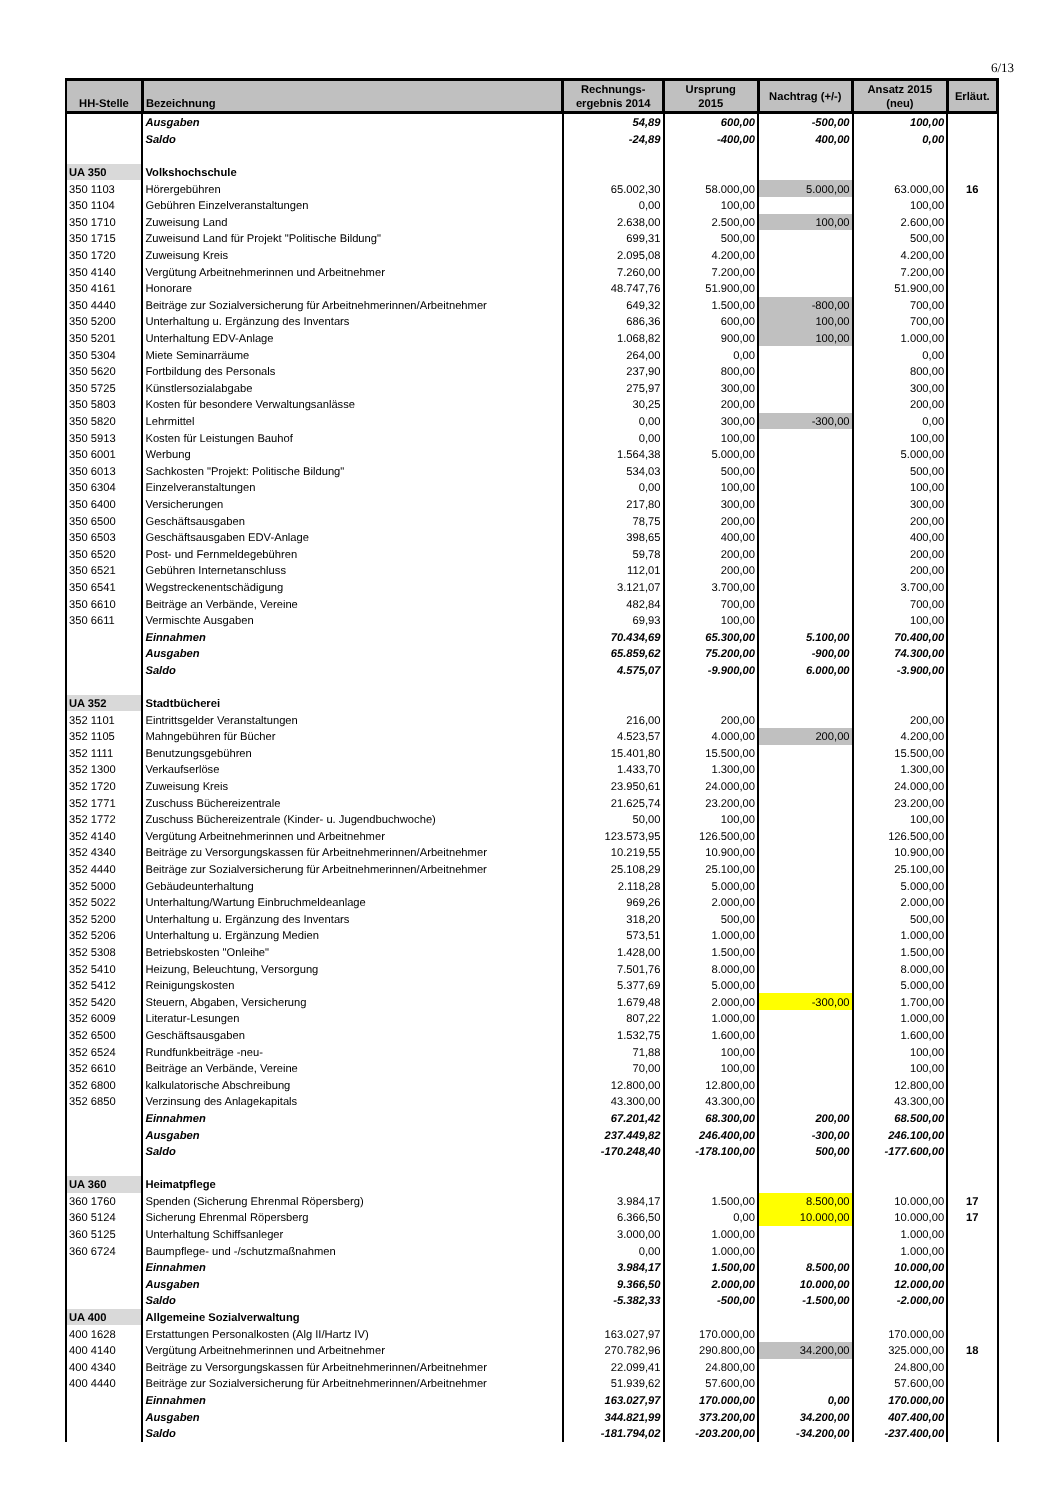6/13
| HH-Stelle | Bezeichnung | Rechnungs- ergebnis 2014 | Ursprung 2015 | Nachtrag (+/-) | Ansatz 2015 (neu) | Erläut. |
| --- | --- | --- | --- | --- | --- | --- |
| | Ausgaben | 54,89 | 600,00 | -500,00 | 100,00 | |
| | Saldo | -24,89 | -400,00 | 400,00 | 0,00 | |
| UA 350 | Volkshochschule | | | | | |
| 350 1103 | Hörergebühren | 65.002,30 | 58.000,00 | 5.000,00 | 63.000,00 | 16 |
| 350 1104 | Gebühren Einzelveranstaltungen | 0,00 | 100,00 | | 100,00 | |
| 350 1710 | Zuweisung Land | 2.638,00 | 2.500,00 | 100,00 | 2.600,00 | |
| 350 1715 | Zuweisund Land für Projekt "Politische Bildung" | 699,31 | 500,00 | | 500,00 | |
| 350 1720 | Zuweisung Kreis | 2.095,08 | 4.200,00 | | 4.200,00 | |
| 350 4140 | Vergütung Arbeitnehmerinnen und Arbeitnehmer | 7.260,00 | 7.200,00 | | 7.200,00 | |
| 350 4161 | Honorare | 48.747,76 | 51.900,00 | | 51.900,00 | |
| 350 4440 | Beiträge zur Sozialversicherung für Arbeitnehmerinnen/Arbeitnehmer | 649,32 | 1.500,00 | -800,00 | 700,00 | |
| 350 5200 | Unterhaltung u. Ergänzung des Inventars | 686,36 | 600,00 | 100,00 | 700,00 | |
| 350 5201 | Unterhaltung EDV-Anlage | 1.068,82 | 900,00 | 100,00 | 1.000,00 | |
| 350 5304 | Miete Seminarräume | 264,00 | 0,00 | | 0,00 | |
| 350 5620 | Fortbildung des Personals | 237,90 | 800,00 | | 800,00 | |
| 350 5725 | Künstlersozialabgabe | 275,97 | 300,00 | | 300,00 | |
| 350 5803 | Kosten für besondere Verwaltungsanlässe | 30,25 | 200,00 | | 200,00 | |
| 350 5820 | Lehrmittel | 0,00 | 300,00 | -300,00 | 0,00 | |
| 350 5913 | Kosten für Leistungen Bauhof | 0,00 | 100,00 | | 100,00 | |
| 350 6001 | Werbung | 1.564,38 | 5.000,00 | | 5.000,00 | |
| 350 6013 | Sachkosten "Projekt: Politische Bildung" | 534,03 | 500,00 | | 500,00 | |
| 350 6304 | Einzelveranstaltungen | 0,00 | 100,00 | | 100,00 | |
| 350 6400 | Versicherungen | 217,80 | 300,00 | | 300,00 | |
| 350 6500 | Geschäftsausgaben | 78,75 | 200,00 | | 200,00 | |
| 350 6503 | Geschäftsausgaben EDV-Anlage | 398,65 | 400,00 | | 400,00 | |
| 350 6520 | Post- und Fernmeldegebühren | 59,78 | 200,00 | | 200,00 | |
| 350 6521 | Gebühren Internetanschluss | 112,01 | 200,00 | | 200,00 | |
| 350 6541 | Wegstreckenentschädigung | 3.121,07 | 3.700,00 | | 3.700,00 | |
| 350 6610 | Beiträge an Verbände, Vereine | 482,84 | 700,00 | | 700,00 | |
| 350 6611 | Vermischte Ausgaben | 69,93 | 100,00 | | 100,00 | |
| | Einnahmen | 70.434,69 | 65.300,00 | 5.100,00 | 70.400,00 | |
| | Ausgaben | 65.859,62 | 75.200,00 | -900,00 | 74.300,00 | |
| | Saldo | 4.575,07 | -9.900,00 | 6.000,00 | -3.900,00 | |
| UA 352 | Stadtbücherei | | | | | |
| 352 1101 | Eintrittsgelder Veranstaltungen | 216,00 | 200,00 | | 200,00 | |
| 352 1105 | Mahngebühren für Bücher | 4.523,57 | 4.000,00 | 200,00 | 4.200,00 | |
| 352 1111 | Benutzungsgebühren | 15.401,80 | 15.500,00 | | 15.500,00 | |
| 352 1300 | Verkaufserlöse | 1.433,70 | 1.300,00 | | 1.300,00 | |
| 352 1720 | Zuweisung Kreis | 23.950,61 | 24.000,00 | | 24.000,00 | |
| 352 1771 | Zuschuss Büchereizentrale | 21.625,74 | 23.200,00 | | 23.200,00 | |
| 352 1772 | Zuschuss Büchereizentrale (Kinder- u. Jugendbuchwoche) | 50,00 | 100,00 | | 100,00 | |
| 352 4140 | Vergütung Arbeitnehmerinnen und Arbeitnehmer | 123.573,95 | 126.500,00 | | 126.500,00 | |
| 352 4340 | Beiträge zu Versorgungskassen für Arbeitnehmerinnen/Arbeitnehmer | 10.219,55 | 10.900,00 | | 10.900,00 | |
| 352 4440 | Beiträge zur Sozialversicherung für Arbeitnehmerinnen/Arbeitnehmer | 25.108,29 | 25.100,00 | | 25.100,00 | |
| 352 5000 | Gebäudeunterhaltung | 2.118,28 | 5.000,00 | | 5.000,00 | |
| 352 5022 | Unterhaltung/Wartung Einbruchmeldeanlage | 969,26 | 2.000,00 | | 2.000,00 | |
| 352 5200 | Unterhaltung u. Ergänzung des Inventars | 318,20 | 500,00 | | 500,00 | |
| 352 5206 | Unterhaltung u. Ergänzung Medien | 573,51 | 1.000,00 | | 1.000,00 | |
| 352 5308 | Betriebskosten "Onleihe" | 1.428,00 | 1.500,00 | | 1.500,00 | |
| 352 5410 | Heizung, Beleuchtung, Versorgung | 7.501,76 | 8.000,00 | | 8.000,00 | |
| 352 5412 | Reinigungskosten | 5.377,69 | 5.000,00 | | 5.000,00 | |
| 352 5420 | Steuern, Abgaben, Versicherung | 1.679,48 | 2.000,00 | -300,00 | 1.700,00 | |
| 352 6009 | Literatur-Lesungen | 807,22 | 1.000,00 | | 1.000,00 | |
| 352 6500 | Geschäftsausgaben | 1.532,75 | 1.600,00 | | 1.600,00 | |
| 352 6524 | Rundfunkbeiträge -neu- | 71,88 | 100,00 | | 100,00 | |
| 352 6610 | Beiträge an Verbände, Vereine | 70,00 | 100,00 | | 100,00 | |
| 352 6800 | kalkulatorische Abschreibung | 12.800,00 | 12.800,00 | | 12.800,00 | |
| 352 6850 | Verzinsung des Anlagekapitals | 43.300,00 | 43.300,00 | | 43.300,00 | |
| | Einnahmen | 67.201,42 | 68.300,00 | 200,00 | 68.500,00 | |
| | Ausgaben | 237.449,82 | 246.400,00 | -300,00 | 246.100,00 | |
| | Saldo | -170.248,40 | -178.100,00 | 500,00 | -177.600,00 | |
| UA 360 | Heimatpflege | | | | | |
| 360 1760 | Spenden (Sicherung Ehrenmal Röpersberg) | 3.984,17 | 1.500,00 | 8.500,00 | 10.000,00 | 17 |
| 360 5124 | Sicherung Ehrenmal Röpersberg | 6.366,50 | 0,00 | 10.000,00 | 10.000,00 | 17 |
| 360 5125 | Unterhaltung Schiffsanleger | 3.000,00 | 1.000,00 | | 1.000,00 | |
| 360 6724 | Baumpflege- und -/schutzmaßnahmen | 0,00 | 1.000,00 | | 1.000,00 | |
| | Einnahmen | 3.984,17 | 1.500,00 | 8.500,00 | 10.000,00 | |
| | Ausgaben | 9.366,50 | 2.000,00 | 10.000,00 | 12.000,00 | |
| | Saldo | -5.382,33 | -500,00 | -1.500,00 | -2.000,00 | |
| UA 400 | Allgemeine Sozialverwaltung | | | | | |
| 400 1628 | Erstattungen Personalkosten (Alg II/Hartz IV) | 163.027,97 | 170.000,00 | | 170.000,00 | |
| 400 4140 | Vergütung Arbeitnehmerinnen und Arbeitnehmer | 270.782,96 | 290.800,00 | 34.200,00 | 325.000,00 | 18 |
| 400 4340 | Beiträge zu Versorgungskassen für Arbeitnehmerinnen/Arbeitnehmer | 22.099,41 | 24.800,00 | | 24.800,00 | |
| 400 4440 | Beiträge zur Sozialversicherung für Arbeitnehmerinnen/Arbeitnehmer | 51.939,62 | 57.600,00 | | 57.600,00 | |
| | Einnahmen | 163.027,97 | 170.000,00 | 0,00 | 170.000,00 | |
| | Ausgaben | 344.821,99 | 373.200,00 | 34.200,00 | 407.400,00 | |
| | Saldo | -181.794,02 | -203.200,00 | -34.200,00 | -237.400,00 | |